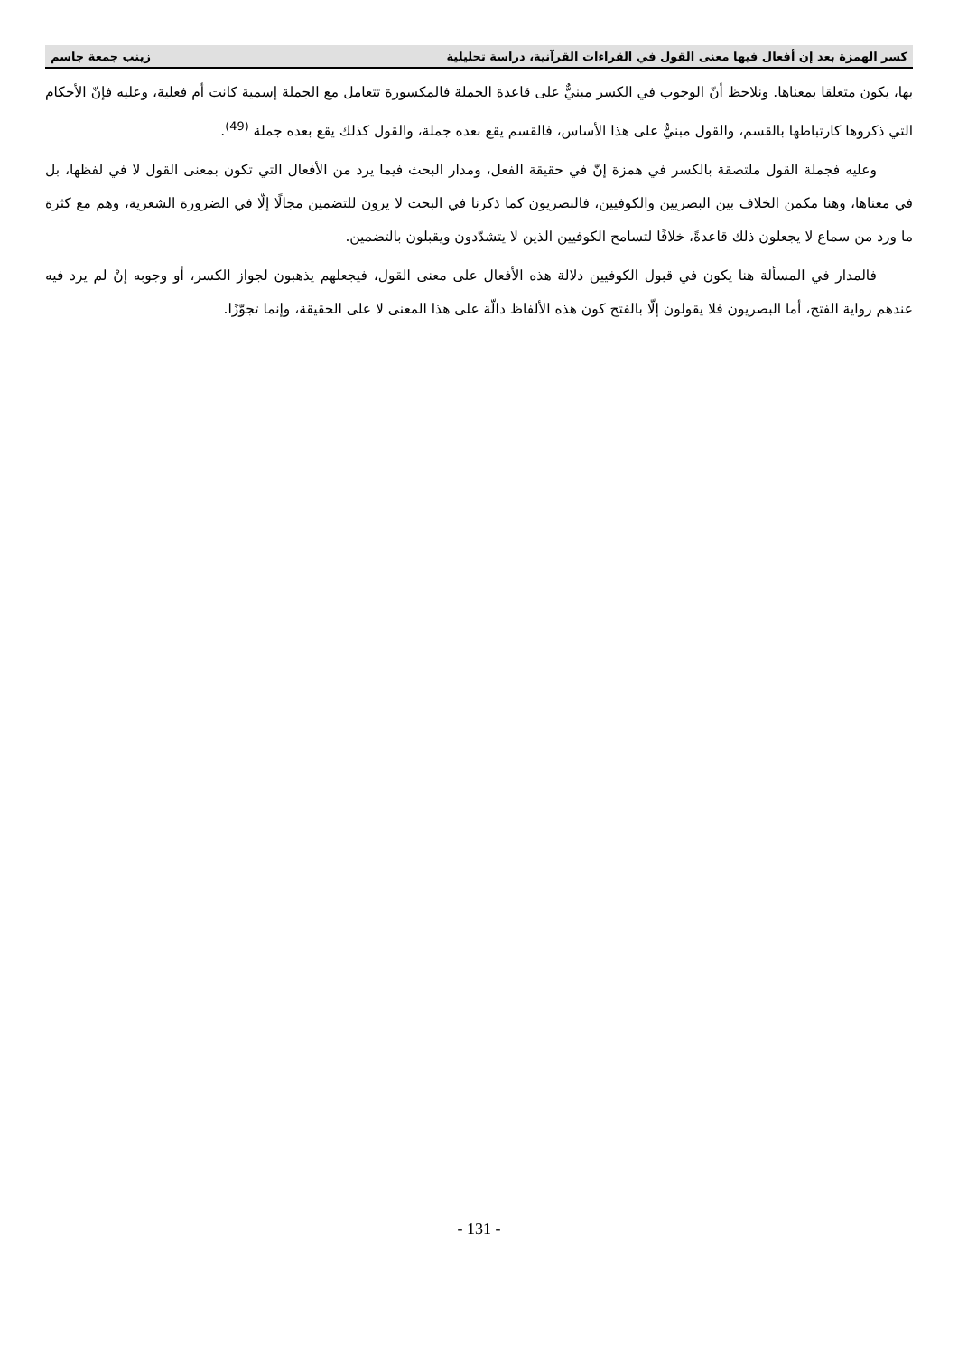كسر الهمزة بعد إن أفعال فيها معنى القول في القراءات القرآنية، دراسة تحليلية زينب جمعة جاسم
بها، يكون متعلقا بمعناها. ونلاحظ أنّ الوجوب في الكسر مبنيٌّ على قاعدة الجملة فالمكسورة تتعامل مع الجملة إسمية كانت أم فعلية، وعليه فإنّ الأحكام التي ذكروها كارتباطها بالقسم، والقول مبنيٌّ على هذا الأساس، فالقسم يقع بعده جملة، والقول كذلك يقع بعده جملة <sup>(49)</sup>.
وعليه فجملة القول ملتصقة بالكسر في همزة إنّ في حقيقة الفعل، ومدار البحث فيما يرد من الأفعال التي تكون بمعنى القول لا في لفظها، بل في معناها، وهنا مكمن الخلاف بين البصريين والكوفيين، فالبصريون كما ذكرنا في البحث لا يرون للتضمين مجالًا إلّا في الضرورة الشعرية، وهم مع كثرة ما ورد من سماع لا يجعلون ذلك قاعدةً، خلافًا لتسامح الكوفيين الذين لا يتشدّدون ويقبلون بالتضمين.
فالمدار في المسألة هنا يكون في قبول الكوفيين دلالة هذه الأفعال على معنى القول، فيجعلهم يذهبون لجواز الكسر، أو وجوبه إنْ لم يرد فيه عندهم رواية الفتح، أما البصريون فلا يقولون إلّا بالفتح كون هذه الألفاظ دالّة على هذا المعنى لا على الحقيقة، وإنما تجوّزًا.
- 131 -